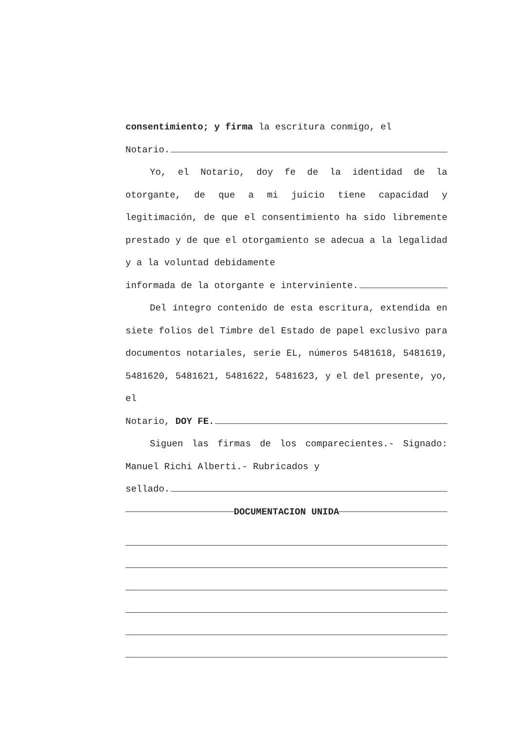consentimiento; y firma la escritura conmigo, el
Notario.
Yo, el Notario, doy fe de la identidad de la otorgante, de que a mi juicio tiene capacidad y legitimación, de que el consentimiento ha sido libremente prestado y de que el otorgamiento se adecua a la legalidad y a la voluntad debidamente
informada de la otorgante e interviniente.
Del íntegro contenido de esta escritura, extendida en siete folios del Timbre del Estado de papel exclusivo para documentos notariales, serie EL, números 5481618, 5481619, 5481620, 5481621, 5481622, 5481623, y el del presente, yo, el
Notario, DOY FE.
Siguen las firmas de los comparecientes.- Signado: Manuel Richi Alberti.- Rubricados y
sellado.
DOCUMENTACION UNIDA